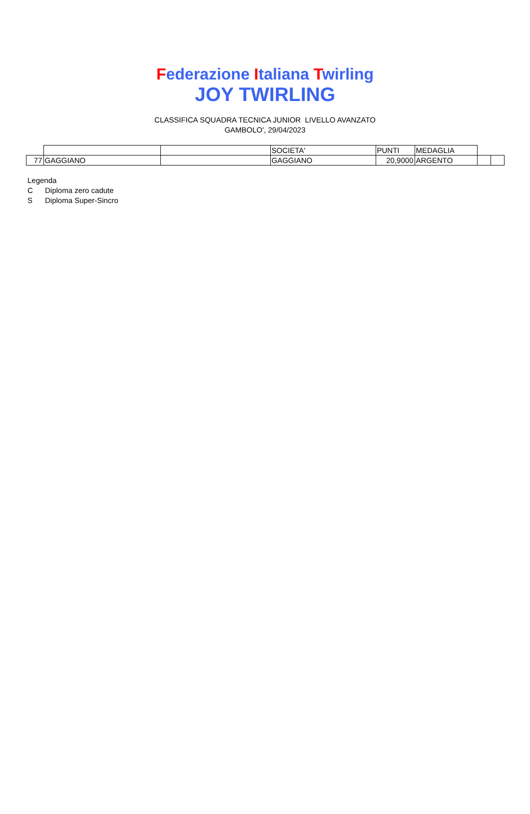Federazione Italiana Twirling
JOY TWIRLING
CLASSIFICA SQUADRA TECNICA JUNIOR LIVELLO AVANZATO
GAMBOLO', 29/04/2023
| | | | SOCIETA' | PUNTI | MEDAGLIA | | |
| 77 | GAGGIANO | | GAGGIANO | 20,9000 | ARGENTO | | |
Legenda
C Diploma zero cadute
S Diploma Super-Sincro